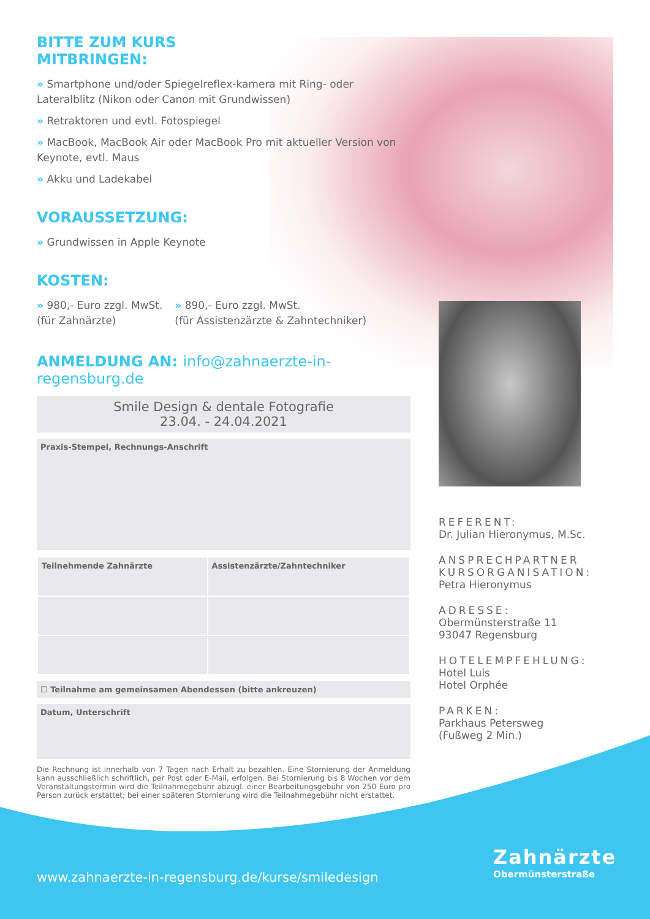BITTE ZUM KURS
MITBRINGEN:
» Smartphone und/oder Spiegelreflex-kamera mit Ring- oder Lateralblitz (Nikon oder Canon mit Grundwissen)
» Retraktoren und evtl. Fotospiegel
» MacBook, MacBook Air oder MacBook Pro mit aktueller Version von Keynote, evtl. Maus
» Akku und Ladekabel
VORAUSSETZUNG:
» Grundwissen in Apple Keynote
KOSTEN:
» 980,- Euro zzgl. MwSt.
(für Zahnärzte)
» 890,- Euro zzgl. MwSt.
(für Assistenzärzte & Zahntechniker)
ANMELDUNG AN: info@zahnaerzte-in-regensburg.de
Smile Design & dentale Fotografie
23.04. - 24.04.2021
Praxis-Stempel, Rechnungs-Anschrift
| Teilnehmende Zahnärzte | Assistenzärzte/Zahntechniker |
☐ Teilnahme am gemeinsamen Abendessen (bitte ankreuzen)
Datum, Unterschrift
Die Rechnung ist innerhalb von 7 Tagen nach Erhalt zu bezahlen. Eine Stornierung der Anmeldung kann ausschließlich schriftlich, per Post oder E-Mail, erfolgen. Bei Stornierung bis 8 Wochen vor dem Veranstaltungstermin wird die Teilnahmegebühr abzügl. einer Bearbeitungsgebühr von 250 Euro pro Person zurück erstattet; bei einer späteren Stornierung wird die Teilnahmegebühr nicht erstattet.
REFERENT:
Dr. Julian Hieronymus, M.Sc.
ANSPRECHPARTNER
KURSORGANISATION:
Petra Hieronymus
ADRESSE:
Obermünsterstraße 11
93047 Regensburg
HOTELEMPFEHLUNG:
Hotel Luis
Hotel Orphée
PARKEN:
Parkhaus Petersweg
(Fußweg 2 Min.)
www.zahnaerzte-in-regensburg.de/kurse/smiledesign
Zahnärzte
Obermünsterstraße